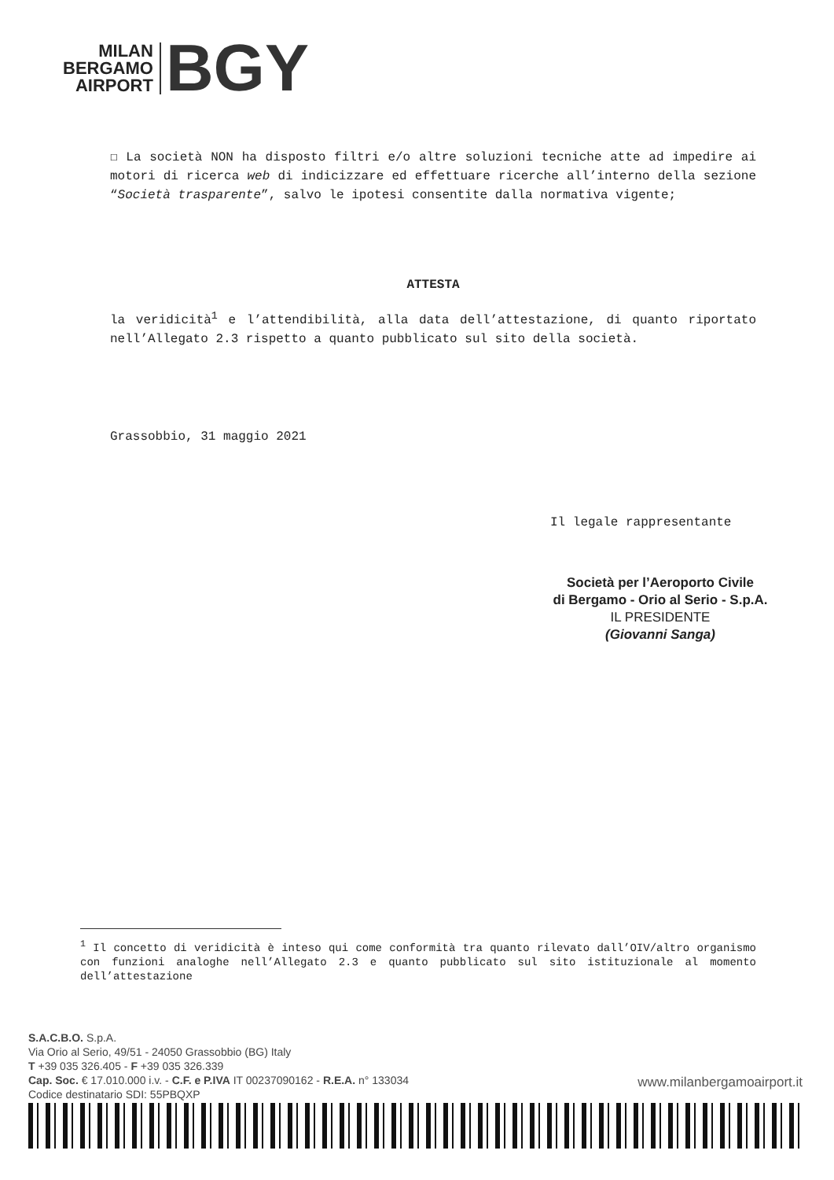MILAN
BERGAMO
AIRPORT
BGY
☐ La società NON ha disposto filtri e/o altre soluzioni tecniche atte ad impedire ai motori di ricerca web di indicizzare ed effettuare ricerche all’interno della sezione “Società trasparente”, salvo le ipotesi consentite dalla normativa vigente;
ATTESTA
la veridicità<sup>1</sup> e l’attendibilità, alla data dell’attestazione, di quanto riportato nell’Allegato 2.3 rispetto a quanto pubblicato sul sito della società.
Grassobbio, 31 maggio 2021
Il legale rappresentante
Società per l’Aeroporto Civile
di Bergamo - Orio al Serio - S.p.A.
IL PRESIDENTE
(Giovanni Sanga)
<sup>1</sup> Il concetto di veridicità è inteso qui come conformità tra quanto rilevato dall’OIV/altro organismo con funzioni analoghe nell’Allegato 2.3 e quanto pubblicato sul sito istituzionale al momento dell’attestazione
S.A.C.B.O. S.p.A.
Via Orio al Serio, 49/51 - 24050 Grassobbio (BG) Italy
T +39 035 326.405 - F +39 035 326.339
Cap. Soc. € 17.010.000 i.v. - C.F. e P.IVA IT 00237090162 - R.E.A. n° 133034
Codice destinatario SDI: 55PBQXP
www.milanbergamoairport.it